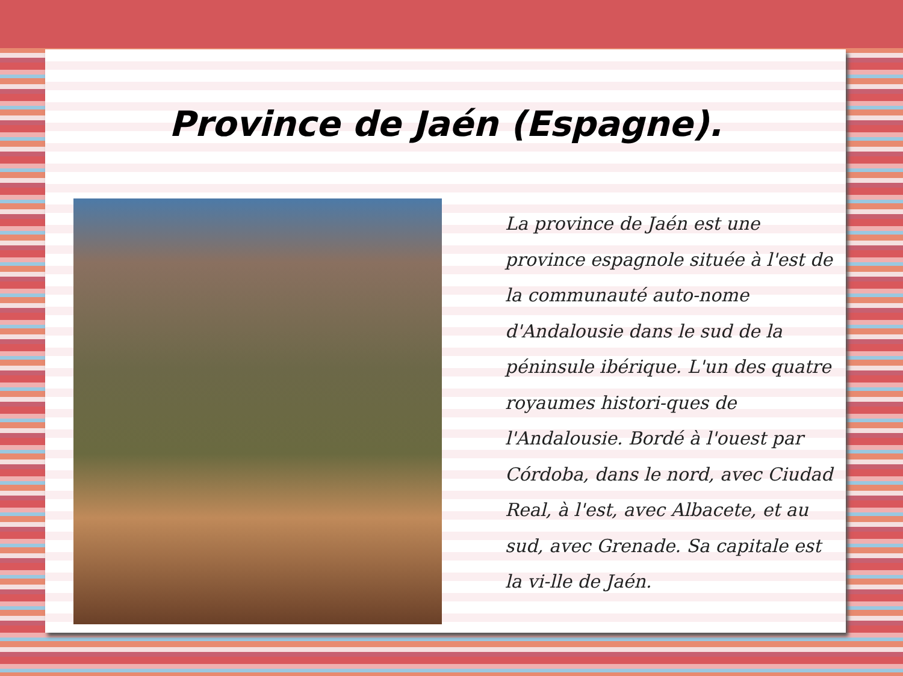Province de Jaén (Espagne).
La province de Jaén est une province espagnole située à l'est de la communauté auto-nome d'Andalousie dans le sud de la péninsule ibérique. L'un des quatre royaumes histori-ques de l'Andalousie. Bordé à l'ouest par Córdoba, dans le nord, avec Ciudad Real, à l'est, avec Albacete, et au sud, avec Grenade. Sa capitale est la vi-lle de Jaén.